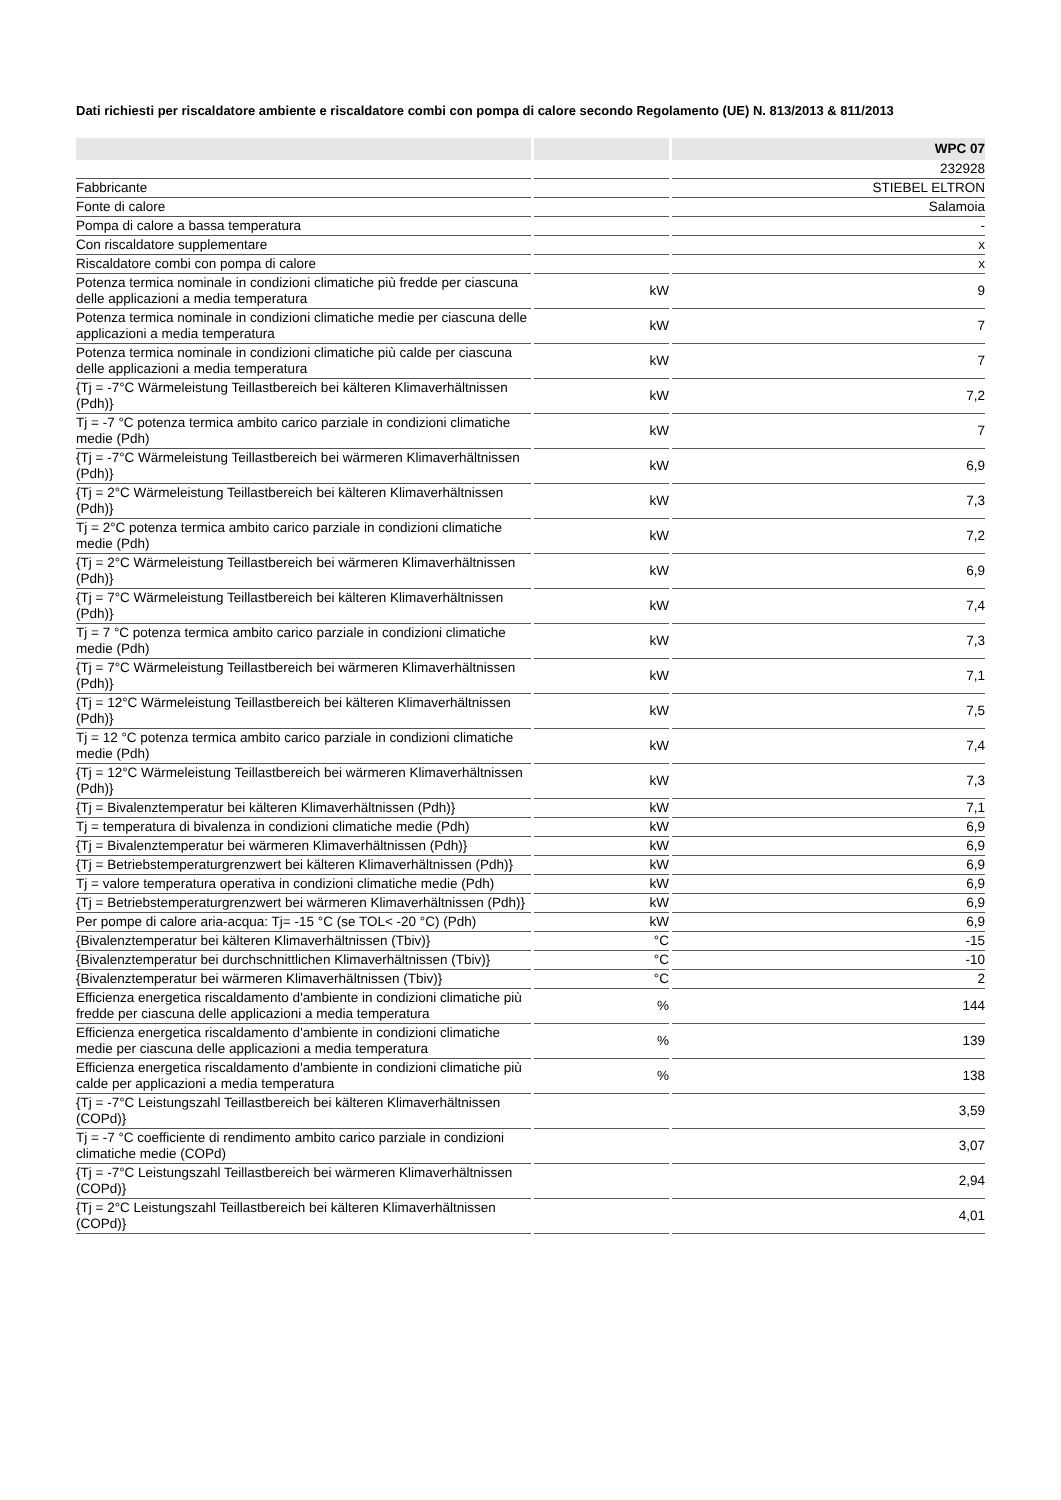Dati richiesti per riscaldatore ambiente e riscaldatore combi con pompa di calore secondo Regolamento (UE) N. 813/2013 & 811/2013
| | | WPC 07 |
| --- | --- | --- |
| | | 232928 |
| Fabbricante | | STIEBEL ELTRON |
| Fonte di calore | | Salamoia |
| Pompa di calore a bassa temperatura | | - |
| Con riscaldatore supplementare | | x |
| Riscaldatore combi con pompa di calore | | x |
| Potenza termica nominale in condizioni climatiche più fredde per ciascuna delle applicazioni a media temperatura | kW | 9 |
| Potenza termica nominale in condizioni climatiche medie per ciascuna delle applicazioni a media temperatura | kW | 7 |
| Potenza termica nominale in condizioni climatiche più calde per ciascuna delle applicazioni a media temperatura | kW | 7 |
| {Tj = -7°C Wärmeleistung Teillastbereich bei kälteren Klimaverhältnissen (Pdh)} | kW | 7,2 |
| Tj = -7 °C potenza termica ambito carico parziale in condizioni climatiche medie (Pdh) | kW | 7 |
| {Tj = -7°C Wärmeleistung Teillastbereich bei wärmeren Klimaverhältnissen (Pdh)} | kW | 6,9 |
| {Tj = 2°C Wärmeleistung Teillastbereich bei kälteren Klimaverhältnissen (Pdh)} | kW | 7,3 |
| Tj = 2°C potenza termica ambito carico parziale in condizioni climatiche medie (Pdh) | kW | 7,2 |
| {Tj = 2°C Wärmeleistung Teillastbereich bei wärmeren Klimaverhältnissen (Pdh)} | kW | 6,9 |
| {Tj = 7°C Wärmeleistung Teillastbereich bei kälteren Klimaverhältnissen (Pdh)} | kW | 7,4 |
| Tj = 7 °C potenza termica ambito carico parziale in condizioni climatiche medie (Pdh) | kW | 7,3 |
| {Tj = 7°C Wärmeleistung Teillastbereich bei wärmeren Klimaverhältnissen (Pdh)} | kW | 7,1 |
| {Tj = 12°C Wärmeleistung Teillastbereich bei kälteren Klimaverhältnissen (Pdh)} | kW | 7,5 |
| Tj = 12 °C potenza termica ambito carico parziale in condizioni climatiche medie (Pdh) | kW | 7,4 |
| {Tj = 12°C Wärmeleistung Teillastbereich bei wärmeren Klimaverhältnissen (Pdh)} | kW | 7,3 |
| {Tj = Bivalenztemperatur bei kälteren Klimaverhältnissen (Pdh)} | kW | 7,1 |
| Tj = temperatura di bivalenza in condizioni climatiche medie (Pdh) | kW | 6,9 |
| {Tj = Bivalenztemperatur bei wärmeren Klimaverhältnissen (Pdh)} | kW | 6,9 |
| {Tj = Betriebstemperaturgrenzwert bei kälteren Klimaverhältnissen (Pdh)} | kW | 6,9 |
| Tj = valore temperatura operativa in condizioni climatiche medie (Pdh) | kW | 6,9 |
| {Tj = Betriebstemperaturgrenzwert bei wärmeren Klimaverhältnissen (Pdh)} | kW | 6,9 |
| Per pompe di calore aria-acqua: Tj= -15 °C (se TOL< -20 °C) (Pdh) | kW | 6,9 |
| {Bivalenztemperatur bei kälteren Klimaverhältnissen (Tbiv)} | °C | -15 |
| {Bivalenztemperatur bei durchschnittlichen Klimaverhältnissen (Tbiv)} | °C | -10 |
| {Bivalenztemperatur bei wärmeren Klimaverhältnissen (Tbiv)} | °C | 2 |
| Efficienza energetica riscaldamento d'ambiente in condizioni climatiche più fredde per ciascuna delle applicazioni a media temperatura | % | 144 |
| Efficienza energetica riscaldamento d'ambiente in condizioni climatiche medie per ciascuna delle applicazioni a media temperatura | % | 139 |
| Efficienza energetica riscaldamento d'ambiente in condizioni climatiche più calde per applicazioni a media temperatura | % | 138 |
| {Tj = -7°C Leistungszahl Teillastbereich bei kälteren Klimaverhältnissen (COPd)} | | 3,59 |
| Tj = -7 °C coefficiente di rendimento ambito carico parziale in condizioni climatiche medie (COPd) | | 3,07 |
| {Tj = -7°C Leistungszahl Teillastbereich bei wärmeren Klimaverhältnissen (COPd)} | | 2,94 |
| {Tj = 2°C Leistungszahl Teillastbereich bei kälteren Klimaverhältnissen (COPd)} | | 4,01 |